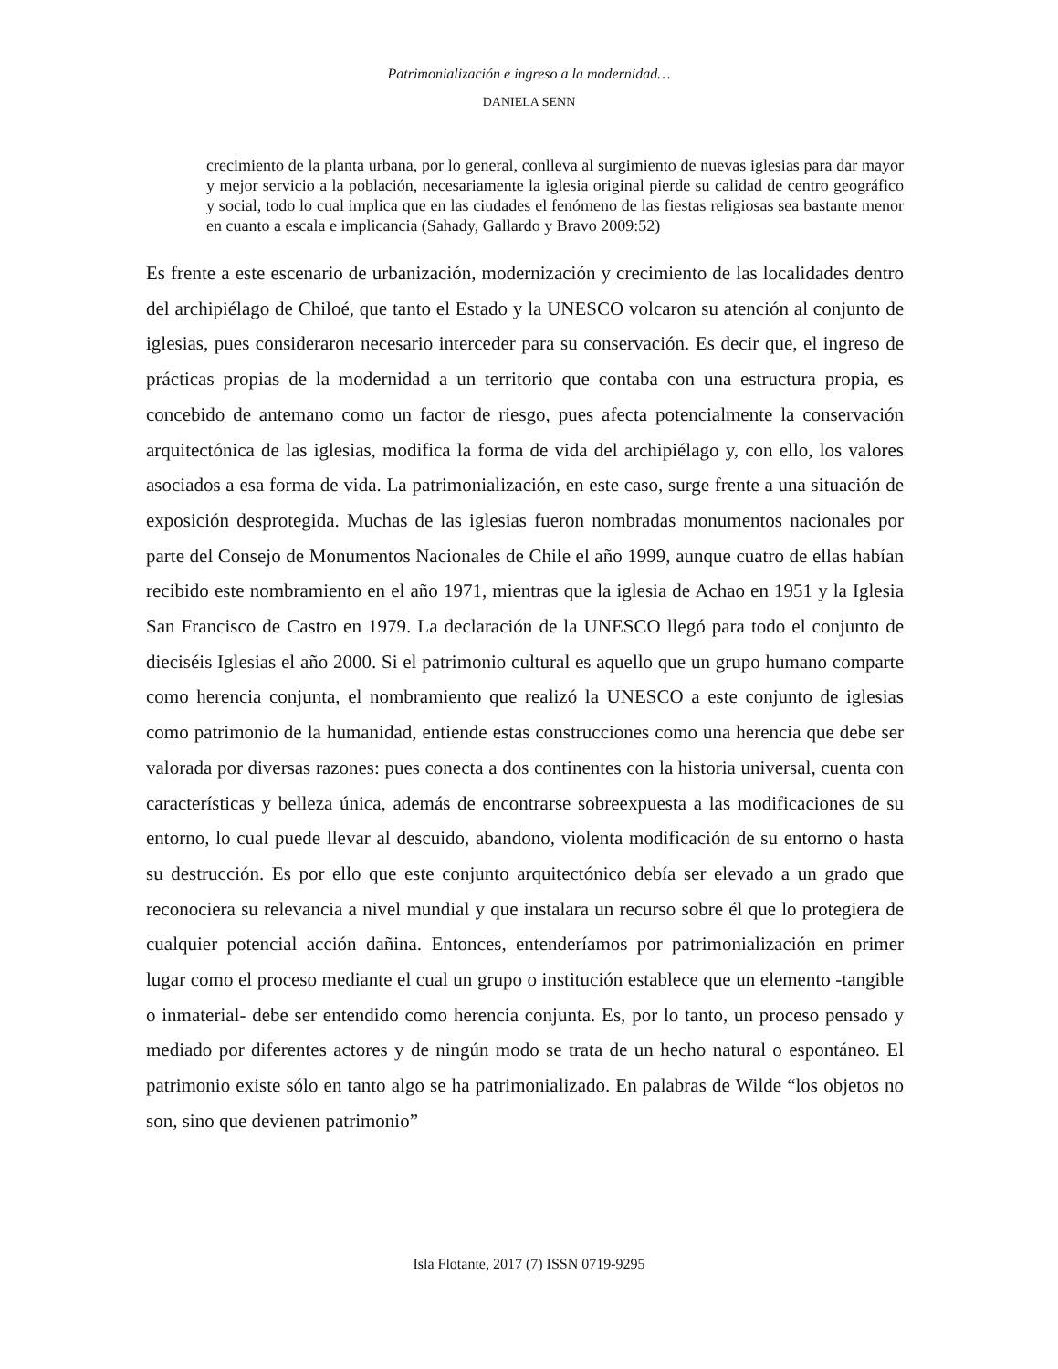Patrimonialización e ingreso a la modernidad…
DANIELA SENN
crecimiento de la planta urbana, por lo general, conlleva al surgimiento de nuevas iglesias para dar mayor y mejor servicio a la población, necesariamente la iglesia original pierde su calidad de centro geográfico y social, todo lo cual implica que en las ciudades el fenómeno de las fiestas religiosas sea bastante menor en cuanto a escala e implicancia (Sahady, Gallardo y Bravo 2009:52)
Es frente a este escenario de urbanización, modernización y crecimiento de las localidades dentro del archipiélago de Chiloé, que tanto el Estado y la UNESCO volcaron su atención al conjunto de iglesias, pues consideraron necesario interceder para su conservación. Es decir que, el ingreso de prácticas propias de la modernidad a un territorio que contaba con una estructura propia, es concebido de antemano como un factor de riesgo, pues afecta potencialmente la conservación arquitectónica de las iglesias, modifica la forma de vida del archipiélago y, con ello, los valores asociados a esa forma de vida. La patrimonialización, en este caso, surge frente a una situación de exposición desprotegida. Muchas de las iglesias fueron nombradas monumentos nacionales por parte del Consejo de Monumentos Nacionales de Chile el año 1999, aunque cuatro de ellas habían recibido este nombramiento en el año 1971, mientras que la iglesia de Achao en 1951 y la Iglesia San Francisco de Castro en 1979. La declaración de la UNESCO llegó para todo el conjunto de dieciséis Iglesias el año 2000. Si el patrimonio cultural es aquello que un grupo humano comparte como herencia conjunta, el nombramiento que realizó la UNESCO a este conjunto de iglesias como patrimonio de la humanidad, entiende estas construcciones como una herencia que debe ser valorada por diversas razones: pues conecta a dos continentes con la historia universal, cuenta con características y belleza única, además de encontrarse sobreexpuesta a las modificaciones de su entorno, lo cual puede llevar al descuido, abandono, violenta modificación de su entorno o hasta su destrucción. Es por ello que este conjunto arquitectónico debía ser elevado a un grado que reconociera su relevancia a nivel mundial y que instalara un recurso sobre él que lo protegiera de cualquier potencial acción dañina. Entonces, entenderíamos por patrimonialización en primer lugar como el proceso mediante el cual un grupo o institución establece que un elemento -tangible o inmaterial- debe ser entendido como herencia conjunta. Es, por lo tanto, un proceso pensado y mediado por diferentes actores y de ningún modo se trata de un hecho natural o espontáneo. El patrimonio existe sólo en tanto algo se ha patrimonializado. En palabras de Wilde “los objetos no son, sino que devienen patrimonio”
Isla Flotante, 2017 (7) ISSN 0719-9295